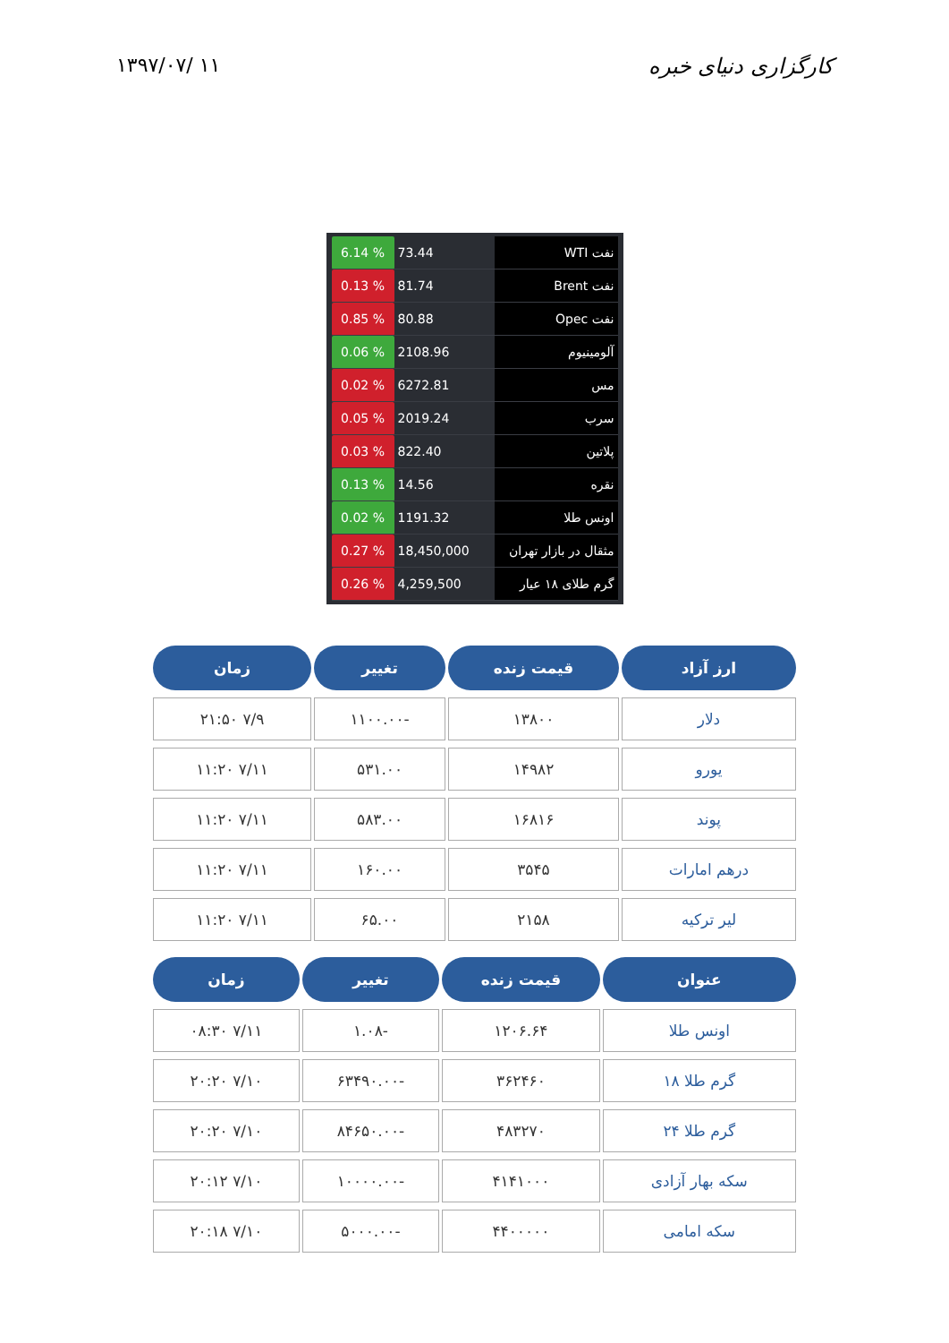۱۳۹۷/۰۷/ ۱۱ کارگزاری دنیای خبره
| 6.14 % | 73.44 | نفت WTI |
| 0.13 % | 81.74 | نفت Brent |
| 0.85 % | 80.88 | نفت Opec |
| 0.06 % | 2108.96 | آلومینیوم |
| 0.02 % | 6272.81 | مس |
| 0.05 % | 2019.24 | سرب |
| 0.03 % | 822.40 | پلاتین |
| 0.13 % | 14.56 | نقره |
| 0.02 % | 1191.32 | اونس طلا |
| 0.27 % | 18,450,000 | مثقال در بازار تهران |
| 0.26 % | 4,259,500 | گرم طلای ۱۸ عیار |
| ارز آزاد | قیمت زنده | تغییر | زمان |
| --- | --- | --- | --- |
| دلار | ۱۳۸۰۰ | -۱۱۰۰.۰۰ | ۷/۹ ۲۱:۵۰ |
| یورو | ۱۴۹۸۲ | ۵۳۱.۰۰ | ۷/۱۱ ۱۱:۲۰ |
| پوند | ۱۶۸۱۶ | ۵۸۳.۰۰ | ۷/۱۱ ۱۱:۲۰ |
| درهم امارات | ۳۵۴۵ | ۱۶۰.۰۰ | ۷/۱۱ ۱۱:۲۰ |
| لیر ترکیه | ۲۱۵۸ | ۶۵.۰۰ | ۷/۱۱ ۱۱:۲۰ |
| عنوان | قیمت زنده | تغییر | زمان |
| --- | --- | --- | --- |
| اونس طلا | ۱۲۰۶.۶۴ | -۱.۰۸ | ۷/۱۱ ۰۸:۳۰ |
| گرم طلا ۱۸ | ۳۶۲۴۶۰ | -۶۳۴۹۰.۰۰ | ۷/۱۰ ۲۰:۲۰ |
| گرم طلا ۲۴ | ۴۸۳۲۷۰ | -۸۴۶۵۰.۰۰ | ۷/۱۰ ۲۰:۲۰ |
| سکه بهار آزادی | ۴۱۴۱۰۰۰ | -۱۰۰۰۰.۰۰ | ۷/۱۰ ۲۰:۱۲ |
| سکه امامی | ۴۴۰۰۰۰۰ | -۵۰۰۰.۰۰ | ۷/۱۰ ۲۰:۱۸ |